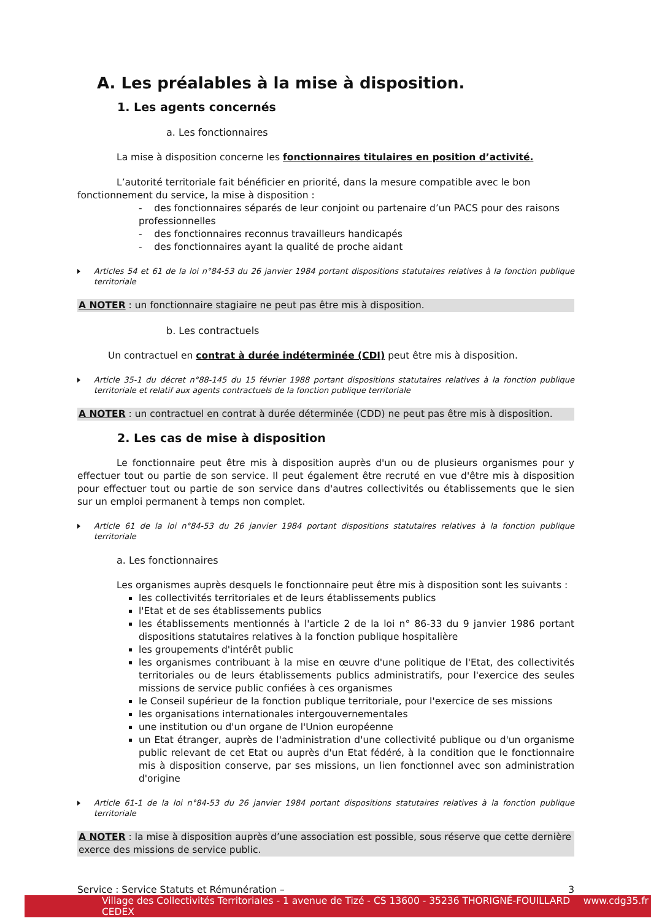A. Les préalables à la mise à disposition.
1. Les agents concernés
a. Les fonctionnaires
La mise à disposition concerne les fonctionnaires titulaires en position d’activité.
L’autorité territoriale fait bénéficier en priorité, dans la mesure compatible avec le bon fonctionnement du service, la mise à disposition :
- des fonctionnaires séparés de leur conjoint ou partenaire d’un PACS pour des raisons professionnelles
- des fonctionnaires reconnus travailleurs handicapés
- des fonctionnaires ayant la qualité de proche aidant
Articles 54 et 61 de la loi n°84-53 du 26 janvier 1984 portant dispositions statutaires relatives à la fonction publique territoriale
A NOTER : un fonctionnaire stagiaire ne peut pas être mis à disposition.
b. Les contractuels
Un contractuel en contrat à durée indéterminée (CDI) peut être mis à disposition.
Article 35-1 du décret n°88-145 du 15 février 1988 portant dispositions statutaires relatives à la fonction publique territoriale et relatif aux agents contractuels de la fonction publique territoriale
A NOTER : un contractuel en contrat à durée déterminée (CDD) ne peut pas être mis à disposition.
2. Les cas de mise à disposition
Le fonctionnaire peut être mis à disposition auprès d'un ou de plusieurs organismes pour y effectuer tout ou partie de son service. Il peut également être recruté en vue d'être mis à disposition pour effectuer tout ou partie de son service dans d'autres collectivités ou établissements que le sien sur un emploi permanent à temps non complet.
Article 61 de la loi n°84-53 du 26 janvier 1984 portant dispositions statutaires relatives à la fonction publique territoriale
a. Les fonctionnaires
Les organismes auprès desquels le fonctionnaire peut être mis à disposition sont les suivants :
les collectivités territoriales et de leurs établissements publics
l'Etat et de ses établissements publics
les établissements mentionnés à l'article 2 de la loi n° 86-33 du 9 janvier 1986 portant dispositions statutaires relatives à la fonction publique hospitalière
les groupements d'intérêt public
les organismes contribuant à la mise en œuvre d'une politique de l'Etat, des collectivités territoriales ou de leurs établissements publics administratifs, pour l'exercice des seules missions de service public confiées à ces organismes
le Conseil supérieur de la fonction publique territoriale, pour l'exercice de ses missions
les organisations internationales intergouvernementales
une institution ou d'un organe de l'Union européenne
un Etat étranger, auprès de l'administration d'une collectivité publique ou d'un organisme public relevant de cet Etat ou auprès d'un Etat fédéré, à la condition que le fonctionnaire mis à disposition conserve, par ses missions, un lien fonctionnel avec son administration d'origine
Article 61-1 de la loi n°84-53 du 26 janvier 1984 portant dispositions statutaires relatives à la fonction publique territoriale
A NOTER : la mise à disposition auprès d’une association est possible, sous réserve que cette dernière exerce des missions de service public.
Service : Service Statuts et Rémunération – 3
Village des Collectivités Territoriales - 1 avenue de Tizé - CS 13600 - 35236 THORIGNÉ-FOUILLARD CEDEX www.cdg35.fr